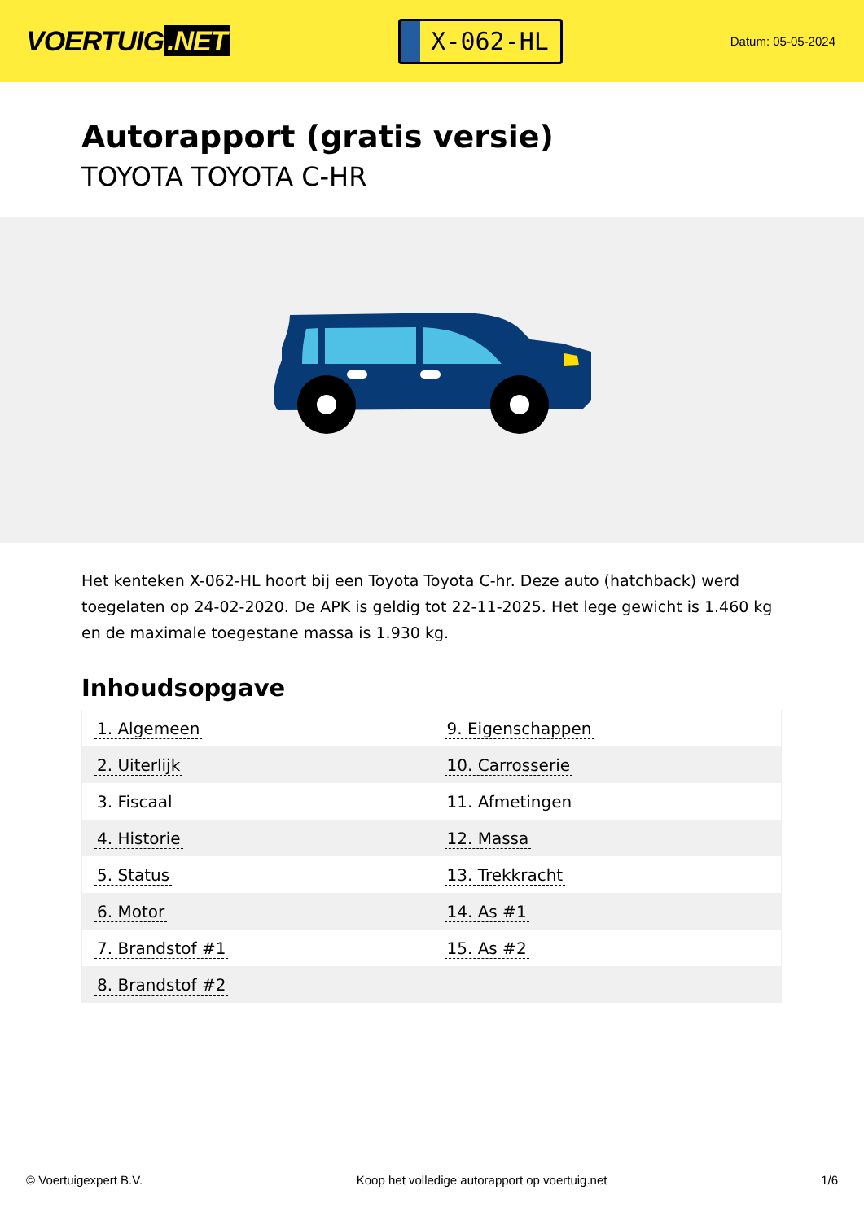VOERTUIG.NET
X-062-HL
Datum: 05-05-2024
Autorapport (gratis versie)
TOYOTA TOYOTA C-HR
Het kenteken X-062-HL hoort bij een Toyota Toyota C-hr. Deze auto (hatchback) werd toegelaten op 24-02-2020. De APK is geldig tot 22-11-2025. Het lege gewicht is 1.460 kg en de maximale toegestane massa is 1.930 kg.
Inhoudsopgave
| 1. Algemeen | 9. Eigenschappen |
| 2. Uiterlijk | 10. Carrosserie |
| 3. Fiscaal | 11. Afmetingen |
| 4. Historie | 12. Massa |
| 5. Status | 13. Trekkracht |
| 6. Motor | 14. As #1 |
| 7. Brandstof #1 | 15. As #2 |
| 8. Brandstof #2 | |
© Voertuigexpert B.V. Koop het volledige autorapport op voertuig.net
1/6